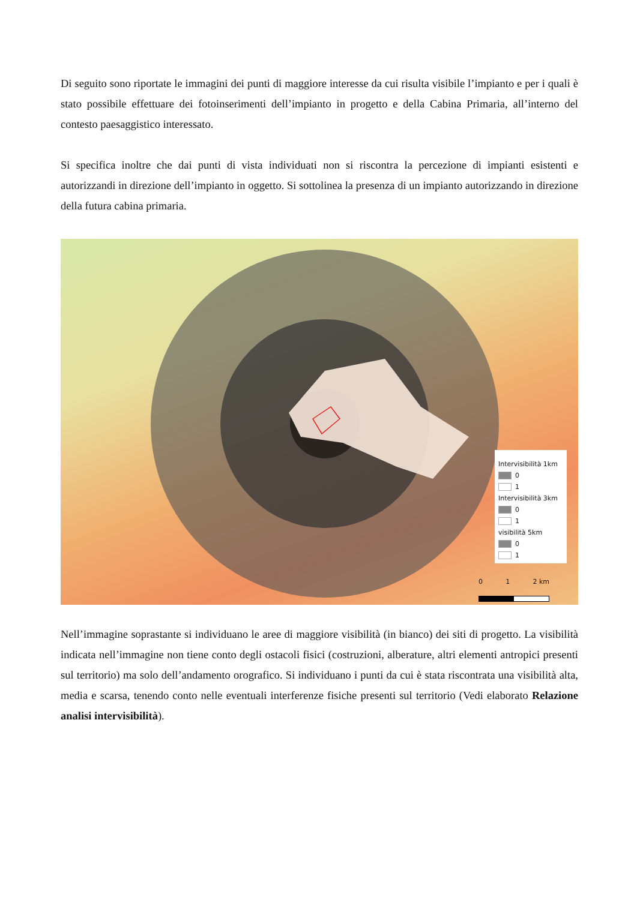Di seguito sono riportate le immagini dei punti di maggiore interesse da cui risulta visibile l’impianto e per i quali è stato possibile effettuare dei fotoinserimenti dell’impianto in progetto e della Cabina Primaria, all’interno del contesto paesaggistico interessato.
Si specifica inoltre che dai punti di vista individuati non si riscontra la percezione di impianti esistenti e autorizzandi in direzione dell’impianto in oggetto. Si sottolinea la presenza di un impianto autorizzando in direzione della futura cabina primaria.
Intervisibilità 1km
0
1
Intervisibilità 3km
0
1
visibilità 5km
0
1
0 1 2 km
Nell’immagine soprastante si individuano le aree di maggiore visibilità (in bianco) dei siti di progetto. La visibilità indicata nell’immagine non tiene conto degli ostacoli fisici (costruzioni, alberature, altri elementi antropici presenti sul territorio) ma solo dell’andamento orografico. Si individuano i punti da cui è stata riscontrata una visibilità alta, media e scarsa, tenendo conto nelle eventuali interferenze fisiche presenti sul territorio (Vedi elaborato Relazione analisi intervisibilità).